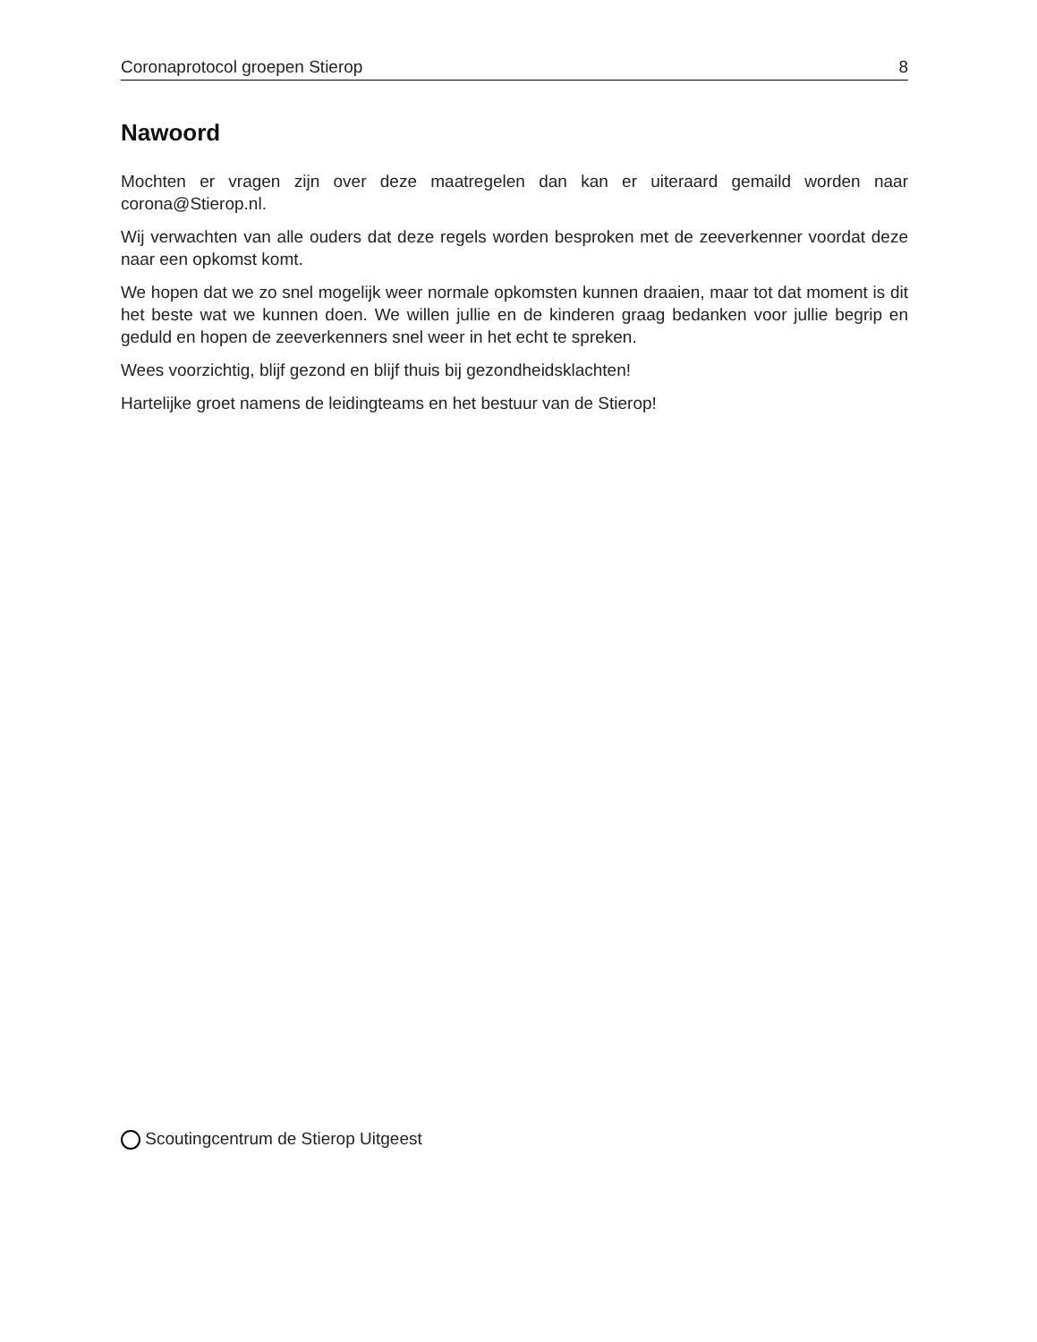Coronaprotocol groepen Stierop 8
Nawoord
Mochten er vragen zijn over deze maatregelen dan kan er uiteraard gemaild worden naar corona@Stierop.nl.
Wij verwachten van alle ouders dat deze regels worden besproken met de zeeverkenner voordat deze naar een opkomst komt.
We hopen dat we zo snel mogelijk weer normale opkomsten kunnen draaien, maar tot dat moment is dit het beste wat we kunnen doen. We willen jullie en de kinderen graag bedanken voor jullie begrip en geduld en hopen de zeeverkenners snel weer in het echt te spreken.
Wees voorzichtig, blijf gezond en blijf thuis bij gezondheidsklachten!
Hartelijke groet namens de leidingteams en het bestuur van de Stierop!
Scoutingcentrum de Stierop Uitgeest